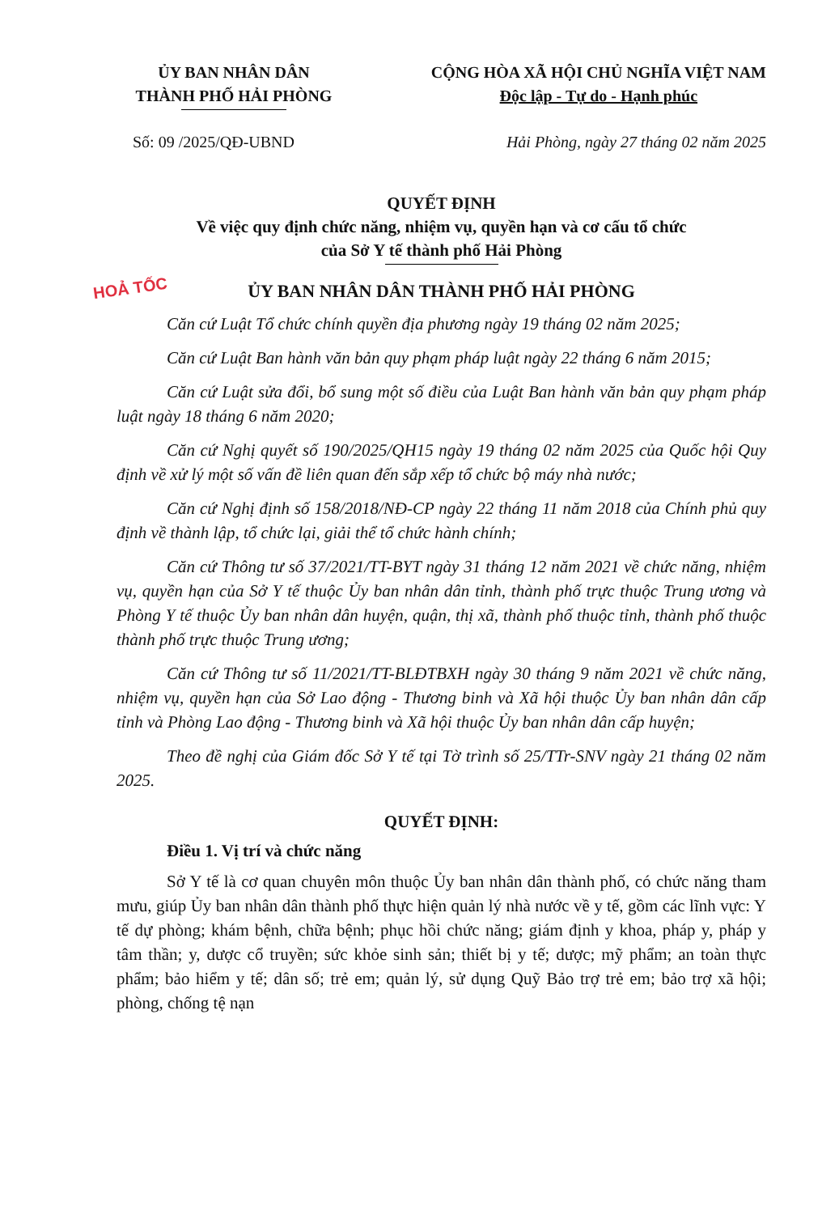ỦY BAN NHÂN DÂN
THÀNH PHỐ HẢI PHÒNG
CỘNG HÒA XÃ HỘI CHỦ NGHĨA VIỆT NAM
Độc lập - Tự do - Hạnh phúc
Số: 09 /2025/QĐ-UBND Hải Phòng, ngày 27 tháng 02 năm 2025
QUYẾT ĐỊNH
Về việc quy định chức năng, nhiệm vụ, quyền hạn và cơ cấu tổ chức
của Sở Y tế thành phố Hải Phòng
HOẢ TỐC
ỦY BAN NHÂN DÂN THÀNH PHỐ HẢI PHÒNG
Căn cứ Luật Tổ chức chính quyền địa phương ngày 19 tháng 02 năm 2025;
Căn cứ Luật Ban hành văn bản quy phạm pháp luật ngày 22 tháng 6 năm 2015;
Căn cứ Luật sửa đổi, bổ sung một số điều của Luật Ban hành văn bản quy phạm pháp luật ngày 18 tháng 6 năm 2020;
Căn cứ Nghị quyết số 190/2025/QH15 ngày 19 tháng 02 năm 2025 của Quốc hội Quy định về xử lý một số vấn đề liên quan đến sắp xếp tổ chức bộ máy nhà nước;
Căn cứ Nghị định số 158/2018/NĐ-CP ngày 22 tháng 11 năm 2018 của Chính phủ quy định về thành lập, tổ chức lại, giải thể tổ chức hành chính;
Căn cứ Thông tư số 37/2021/TT-BYT ngày 31 tháng 12 năm 2021 về chức năng, nhiệm vụ, quyền hạn của Sở Y tế thuộc Ủy ban nhân dân tỉnh, thành phố trực thuộc Trung ương và Phòng Y tế thuộc Ủy ban nhân dân huyện, quận, thị xã, thành phố thuộc tỉnh, thành phố thuộc thành phố trực thuộc Trung ương;
Căn cứ Thông tư số 11/2021/TT-BLĐTBXH ngày 30 tháng 9 năm 2021 về chức năng, nhiệm vụ, quyền hạn của Sở Lao động - Thương binh và Xã hội thuộc Ủy ban nhân dân cấp tỉnh và Phòng Lao động - Thương binh và Xã hội thuộc Ủy ban nhân dân cấp huyện;
Theo đề nghị của Giám đốc Sở Y tế tại Tờ trình số 25/TTr-SNV ngày 21 tháng 02 năm 2025.
QUYẾT ĐỊNH:
Điều 1. Vị trí và chức năng
Sở Y tế là cơ quan chuyên môn thuộc Ủy ban nhân dân thành phố, có chức năng tham mưu, giúp Ủy ban nhân dân thành phố thực hiện quản lý nhà nước về y tế, gồm các lĩnh vực: Y tế dự phòng; khám bệnh, chữa bệnh; phục hồi chức năng; giám định y khoa, pháp y, pháp y tâm thần; y, dược cổ truyền; sức khỏe sinh sản; thiết bị y tế; dược; mỹ phẩm; an toàn thực phẩm; bảo hiểm y tế; dân số; trẻ em; quản lý, sử dụng Quỹ Bảo trợ trẻ em; bảo trợ xã hội; phòng, chống tệ nạn